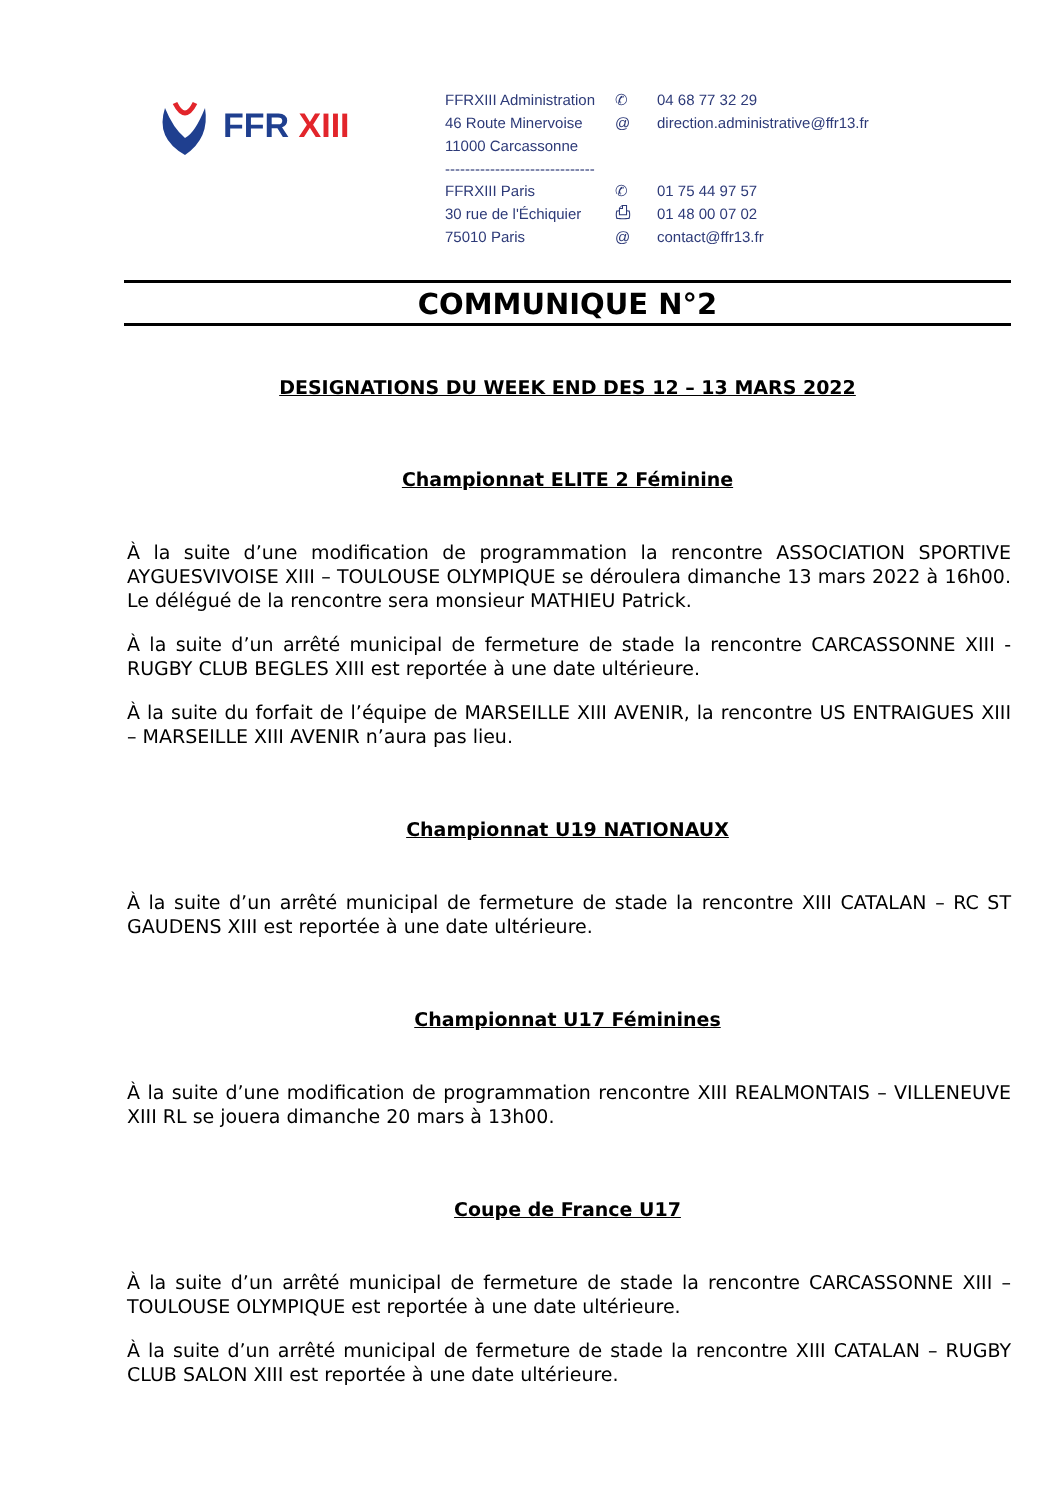FFR XIII
FFRXIII Administration
✆
04 68 77 32 29
46 Route Minervoise
@
direction.administrative@ffr13.fr
11000 Carcassonne
------------------------------
FFRXIII Paris
✆
01 75 44 97 57
30 rue de l'Échiquier
⎙
01 48 00 07 02
75010 Paris
@
contact@ffr13.fr
COMMUNIQUE N°2
DESIGNATIONS DU WEEK END DES 12 – 13 MARS 2022
Championnat ELITE 2 Féminine
À la suite d’une modification de programmation la rencontre ASSOCIATION SPORTIVE AYGUESVIVOISE XIII – TOULOUSE OLYMPIQUE se déroulera dimanche 13 mars 2022 à 16h00. Le délégué de la rencontre sera monsieur MATHIEU Patrick.
À la suite d’un arrêté municipal de fermeture de stade la rencontre CARCASSONNE XIII - RUGBY CLUB BEGLES XIII est reportée à une date ultérieure.
À la suite du forfait de l’équipe de MARSEILLE XIII AVENIR, la rencontre US ENTRAIGUES XIII – MARSEILLE XIII AVENIR n’aura pas lieu.
Championnat U19 NATIONAUX
À la suite d’un arrêté municipal de fermeture de stade la rencontre XIII CATALAN – RC ST GAUDENS XIII est reportée à une date ultérieure.
Championnat U17 Féminines
À la suite d’une modification de programmation rencontre XIII REALMONTAIS – VILLENEUVE XIII RL se jouera dimanche 20 mars à 13h00.
Coupe de France U17
À la suite d’un arrêté municipal de fermeture de stade la rencontre CARCASSONNE XIII – TOULOUSE OLYMPIQUE est reportée à une date ultérieure.
À la suite d’un arrêté municipal de fermeture de stade la rencontre XIII CATALAN – RUGBY CLUB SALON XIII est reportée à une date ultérieure.